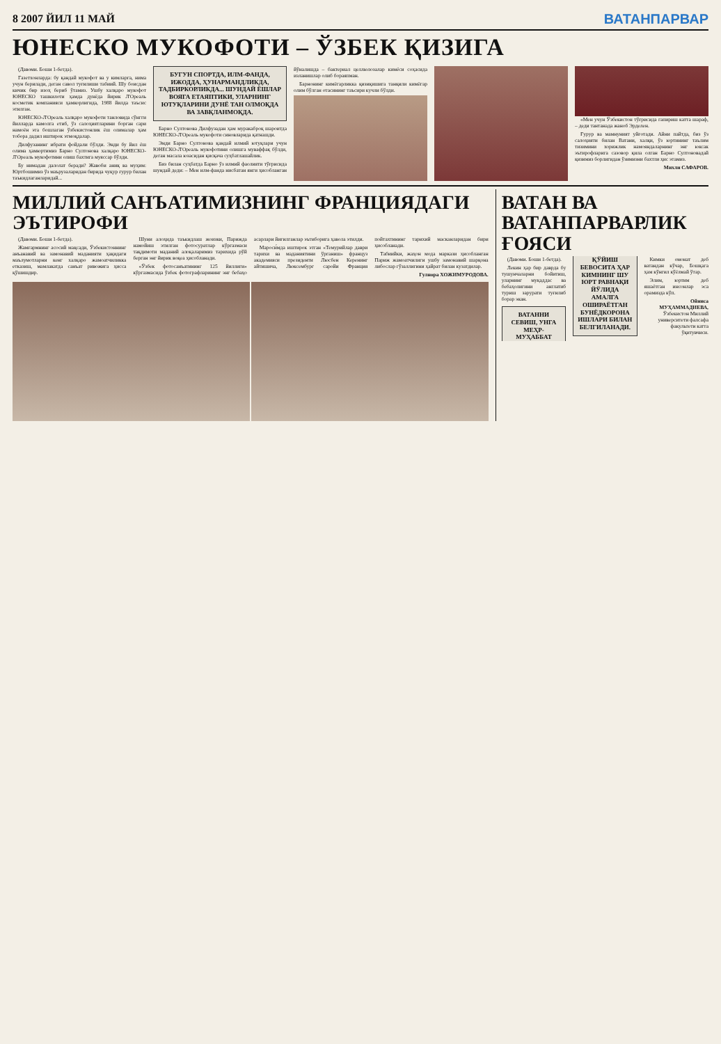8 2007 ЙИЛ 11 МАЙ ВАТАНПАРВАР
ЮНЕСКО МУКОФОТИ – ЎЗБЕК ҚИЗИГА
(Давоми. Боши 1-бетда).
Газетхонларда: бу қандай мукофот ва у кимларга, нима учун берилади, деган савол туғилиши табиий. Шу боисдан кичик бир изоҳ бериб ўтамиз. Ушбу халқаро мукофот ЮНЕСКО ташкилоти ҳамда дунёда йирик Л'Ореаль косметик компанияси ҳамкорлигида, 1988 йилда таъсис этилган.
ЮНЕСКО-Л'Ореаль халқаро мукофоти танловида сўнгги йилларда камолга етиб, ўз салоҳиятларини борган сари намоён эта бошлаган ўзбекистонлик ёш олималар ҳам тобора дадил иштирок этмоқдалар.
Дилфузанинг ибрати фойдали бўлди. Энди бу йил ёш олима ҳамюртимиз Барно Султонова халқаро ЮНЕСКО-Л'Ореаль мукофотини олиш бахтига муяссар бўлди.
Бу нимадан далолат беради? Жавоби аниқ ва муҳим: Юртбошимиз ўз маърузаларидан бирида чуқур ғурур билан таъкидлаганларидай...
БУГУН СПОРТДА, ИЛМ-ФАНДА, ИЖОДДА, ҲУНАРМАНДЛИКДА, ТАДБИРКОРЛИКДА... ШУНДАЙ ЁШЛАР ВОЯГА ЕТАЯПТИКИ, УЛАРНИНГ ЮТУҚЛАРИНИ ДУНЁ ТАН ОЛМОҚДА ВА ЗАВҚЛАНМОҚДА.
Барно Султонова Дилфузадан ҳам муракаброқ шароитда ЮНЕСКО-Л'Ореаль мукофоти синовларида қатнашди.
Энди Барно Султонова қандай илмий ютуқлари учун ЮНЕСКО-Л'Ореаль мукофотини олишга муваффақ бўлди, деган масала юзасидан қисқача суҳбатлашайлик.
Биз билан суҳбатда Барно ўз илмий фаолияти тўғрисида шундай деди: – Мен илм-фанда нисбатан янги ҳисобланган йўналишда – бактериал целлюлозалар кимёси соҳасида изланишлар олиб бораяпман.
Барнонинг кимёгарликка қизиқишига танқили кимёгар олим бўлган отасининг таъсири кучли бўлди.
«Мен учун Ўзбекистон тўғрисида гапириш катта шараф, – деди тантанада жаноб Эрделен.
Ғурур ва мамнуният уйғотади. Айни пайтда, биз ўз салоҳияти билан Ватани, халқи, ўз юртининг таълим тизимини хорижлик намояндаларнинг энг юксак эътирофларига сазовор қила олган Барно Султоновадай қизимиз борлигидан ўзимизни бахтли ҳис этамиз.
Михли САФАРОВ.
МИЛЛИЙ САНЪАТИМИЗНИНГ ФРАНЦИЯДАГИ ЭЪТИРОФИ
(Давоми. Боши 1-бетда).
Жамғармнинг асосий мақсади, Ўзбекистоннинг анъанавий ва замонавий маданияти ҳақидаги маълумотларни кенг халқаро жамоатчиликка етказиш, мамлакатда санъат ривожига ҳисса қўшишдир.
Шуни алоҳида таъкидлаш жоизки, Парижда намойиш этилган фотосуратлар кўргазмаси тақдимоти маданий алоқаларимиз тарихида рўй берган энг йирик воқеа ҳисобланади.
«Ўзбек фотосанъатининг 125 йиллиги» кўргазмасида ўзбек фотографларининг энг бебаҳо асарлари йиғилганлар эътиборига ҳавола этилди.
Мароси́мда иштирок этган «Темурийлар даври тарихи ва маданиятини ўрганиш» француз академияси президенти Люсбен Керенинг айтишича, Люксембург саройи Франция пойтахтининг тарихий масканларидан бири ҳисобланади.
Табиийки, жаҳон мода маркази ҳисобланган Париж жамоатчилиги ушбу замонавий шарқона либослар гўзаллигини ҳайрат билан кузатдилар.
Гулнора ХОЖИМУРОДОВА.
ВАТАН ВА ВАТАНПАРВАРЛИК ҒОЯСИ
(Давоми. Боши 1-бетда).
Лекин ҳар бир даврда бу тушунчаларни бойитиш, уларнинг муқаддас ва бебаҳолигини англатиб туриш зарурати туғилиб борар экан.
ВАТАННИ СЕВИШ, УНГА МЕҲР-МУҲАББАТ ҚЎЙИШ БЕВОСИТА ҲАР КИМНИНГ ШУ ЮРТ РАВНАҚИ ЙЎЛИДА АМАЛГА ОШИРАЁТГАН БУНЁДКОРОНА ИШЛАРИ БИЛАН БЕЛГИЛАНАДИ.
Кимки омонат деб ватандан кўчар, Бошқага ҳам кўнгил кўёлмай ўтар.
Элим, юртим деб яшаётган инсонлар эса орамизда кўп.
Ойниса МУҲАММАДИЕВА, Ўзбекистон Миллий университети фалсафа факультети катта ўқитувчиси.